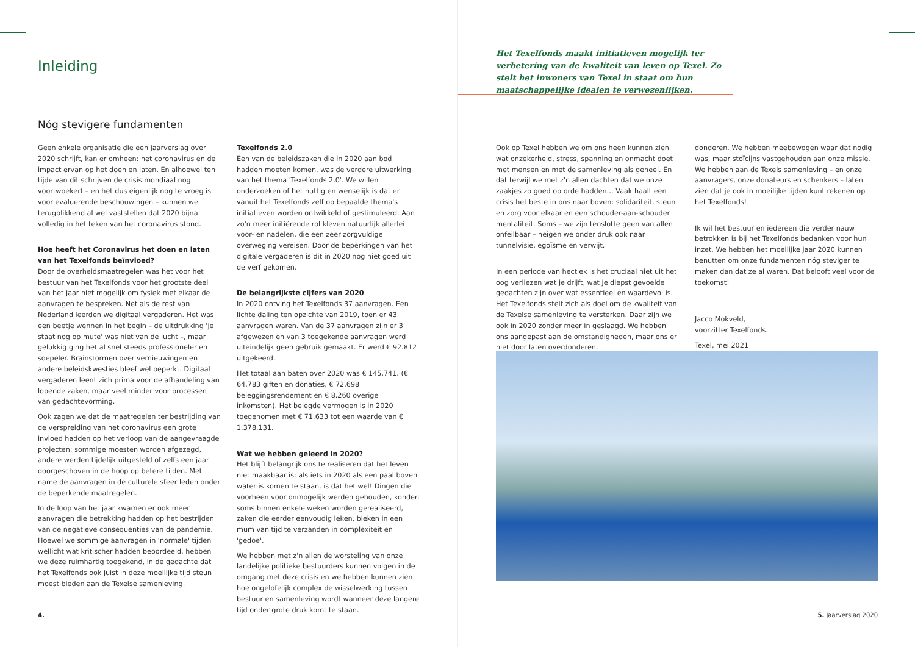Inleiding
Nóg stevigere fundamenten
Geen enkele organisatie die een jaarverslag over 2020 schrijft, kan er omheen: het coronavirus en de impact ervan op het doen en laten. En alhoewel ten tijde van dit schrijven de crisis mondiaal nog voortwoekert – en het dus eigenlijk nog te vroeg is voor evaluerende beschouwingen – kunnen we terugblikkend al wel vaststellen dat 2020 bijna volledig in het teken van het coronavirus stond.
Hoe heeft het Coronavirus het doen en laten van het Texelfonds beïnvloed?
Door de overheidsmaatregelen was het voor het bestuur van het Texelfonds voor het grootste deel van het jaar niet mogelijk om fysiek met elkaar de aanvragen te bespreken. Net als de rest van Nederland leerden we digitaal vergaderen. Het was een beetje wennen in het begin – de uitdrukking 'je staat nog op mute' was niet van de lucht –, maar gelukkig ging het al snel steeds professioneler en soepeler. Brainstormen over vernieuwingen en andere beleidskwesties bleef wel beperkt. Digitaal vergaderen leent zich prima voor de afhandeling van lopende zaken, maar veel minder voor processen van gedachtevorming.
Ook zagen we dat de maatregelen ter bestrijding van de verspreiding van het coronavirus een grote invloed hadden op het verloop van de aangevraagde projecten: sommige moesten worden afgezegd, andere werden tijdelijk uitgesteld of zelfs een jaar doorgeschoven in de hoop op betere tijden. Met name de aanvragen in de culturele sfeer leden onder de beperkende maatregelen.
In de loop van het jaar kwamen er ook meer aanvragen die betrekking hadden op het bestrijden van de negatieve consequenties van de pandemie. Hoewel we sommige aanvragen in 'normale' tijden wellicht wat kritischer hadden beoordeeld, hebben we deze ruimhartig toegekend, in de gedachte dat het Texelfonds ook juist in deze moeilijke tijd steun moest bieden aan de Texelse samenleving.
Texelfonds 2.0
Een van de beleidszaken die in 2020 aan bod hadden moeten komen, was de verdere uitwerking van het thema 'Texelfonds 2.0'. We willen onderzoeken of het nuttig en wenselijk is dat er vanuit het Texelfonds zelf op bepaalde thema's initiatieven worden ontwikkeld of gestimuleerd. Aan zo'n meer initiërende rol kleven natuurlijk allerlei voor- en nadelen, die een zeer zorgvuldige overweging vereisen. Door de beperkingen van het digitale vergaderen is dit in 2020 nog niet goed uit de verf gekomen.
De belangrijkste cijfers van 2020
In 2020 ontving het Texelfonds 37 aanvragen. Een lichte daling ten opzichte van 2019, toen er 43 aanvragen waren. Van de 37 aanvragen zijn er 3 afgewezen en van 3 toegekende aanvragen werd uiteindelijk geen gebruik gemaakt. Er werd € 92.812 uitgekeerd.
Het totaal aan baten over 2020 was € 145.741. (€ 64.783 giften en donaties, € 72.698 beleggingsrendement en € 8.260 overige inkomsten). Het belegde vermogen is in 2020 toegenomen met € 71.633 tot een waarde van € 1.378.131.
Wat we hebben geleerd in 2020?
Het blijft belangrijk ons te realiseren dat het leven niet maakbaar is; als iets in 2020 als een paal boven water is komen te staan, is dat het wel! Dingen die voorheen voor onmogelijk werden gehouden, konden soms binnen enkele weken worden gerealiseerd, zaken die eerder eenvoudig leken, bleken in een mum van tijd te verzanden in complexiteit en 'gedoe'.
We hebben met z'n allen de worsteling van onze landelijke politieke bestuurders kunnen volgen in de omgang met deze crisis en we hebben kunnen zien hoe ongelofelijk complex de wisselwerking tussen bestuur en samenleving wordt wanneer deze langere tijd onder grote druk komt te staan.
4.
Het Texelfonds maakt initiatieven mogelijk ter verbetering van de kwaliteit van leven op Texel. Zo stelt het inwoners van Texel in staat om hun maatschappelijke idealen te verwezenlijken.
Ook op Texel hebben we om ons heen kunnen zien wat onzekerheid, stress, spanning en onmacht doet met mensen en met de samenleving als geheel. En dat terwijl we met z'n allen dachten dat we onze zaakjes zo goed op orde hadden… Vaak haalt een crisis het beste in ons naar boven: solidariteit, steun en zorg voor elkaar en een schouder-aan-schouder mentaliteit. Soms – we zijn tenslotte geen van allen onfeilbaar – neigen we onder druk ook naar tunnelvisie, egoïsme en verwijt.
In een periode van hectiek is het cruciaal niet uit het oog verliezen wat je drijft, wat je diepst gevoelde gedachten zijn over wat essentieel en waardevol is. Het Texelfonds stelt zich als doel om de kwaliteit van de Texelse samenleving te versterken. Daar zijn we ook in 2020 zonder meer in geslaagd. We hebben ons aangepast aan de omstandigheden, maar ons er niet door laten overdonderen.
donderen. We hebben meebewogen waar dat nodig was, maar stoïcijns vastgehouden aan onze missie. We hebben aan de Texels samenleving – en onze aanvragers, onze donateurs en schenkers – laten zien dat je ook in moeilijke tijden kunt rekenen op het Texelfonds!
Ik wil het bestuur en iedereen die verder nauw betrokken is bij het Texelfonds bedanken voor hun inzet. We hebben het moeilijke jaar 2020 kunnen benutten om onze fundamenten nóg steviger te maken dan dat ze al waren. Dat belooft veel voor de toekomst!
Jacco Mokveld,
voorzitter Texelfonds.
Texel, mei 2021
5. Jaarverslag 2020